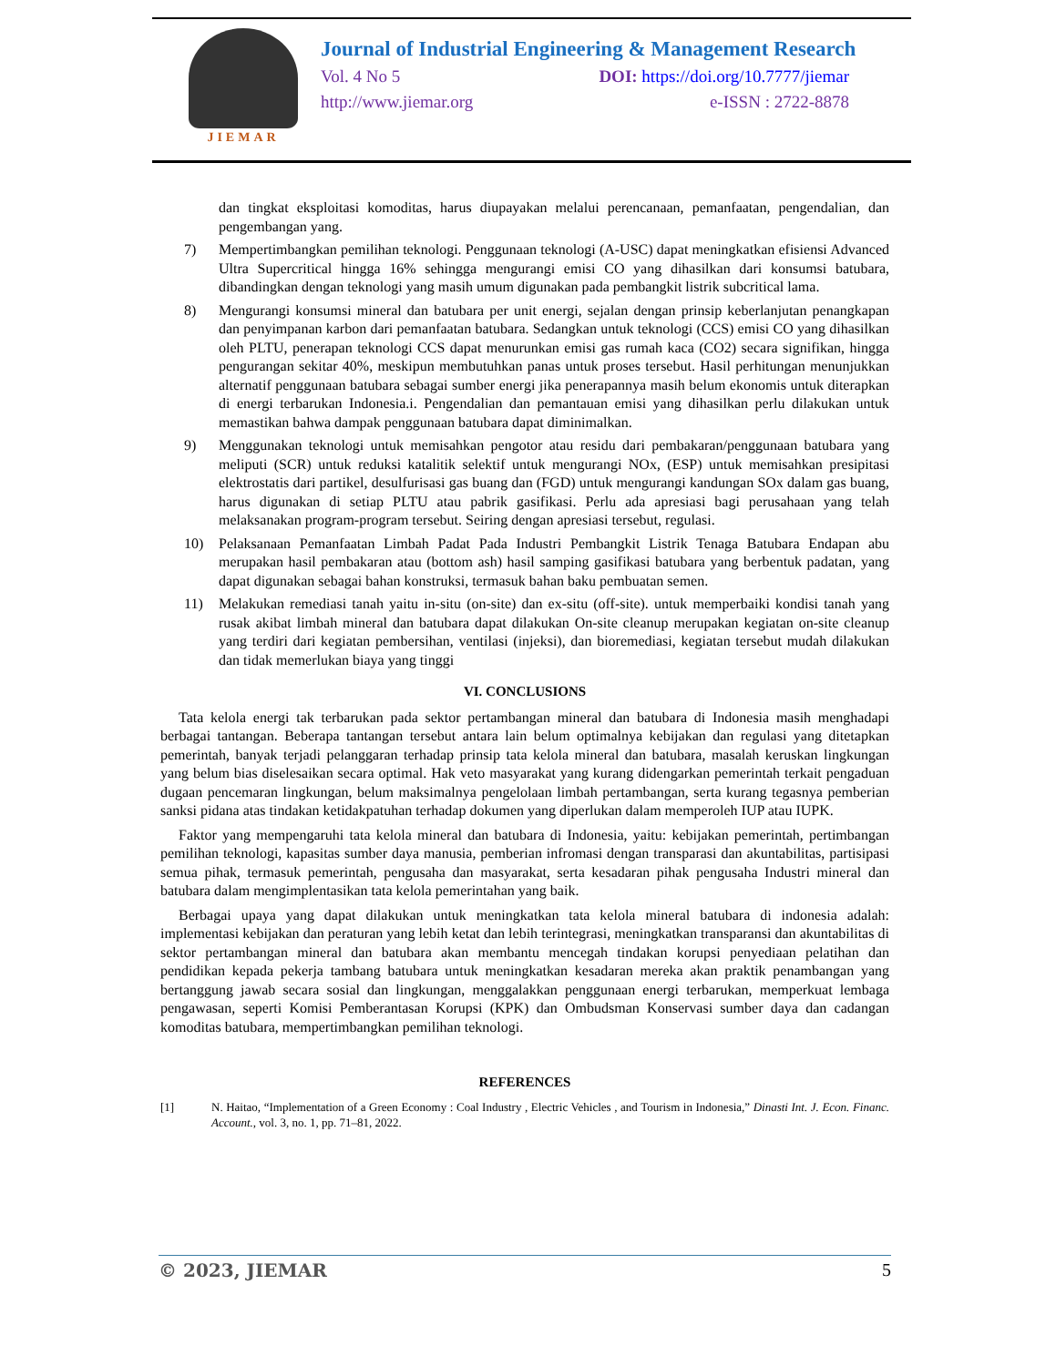JIEMAR
Journal of Industrial Engineering & Management Research
Vol. 4 No 5 DOI: https://doi.org/10.7777/jiemar
http://www.jiemar.org e-ISSN : 2722-8878
dan tingkat eksploitasi komoditas, harus diupayakan melalui perencanaan, pemanfaatan, pengendalian, dan pengembangan yang.
7) Mempertimbangkan pemilihan teknologi. Penggunaan teknologi (A-USC) dapat meningkatkan efisiensi Advanced Ultra Supercritical hingga 16% sehingga mengurangi emisi CO yang dihasilkan dari konsumsi batubara, dibandingkan dengan teknologi yang masih umum digunakan pada pembangkit listrik subcritical lama.
8) Mengurangi konsumsi mineral dan batubara per unit energi, sejalan dengan prinsip keberlanjutan penangkapan dan penyimpanan karbon dari pemanfaatan batubara. Sedangkan untuk teknologi (CCS) emisi CO yang dihasilkan oleh PLTU, penerapan teknologi CCS dapat menurunkan emisi gas rumah kaca (CO2) secara signifikan, hingga pengurangan sekitar 40%, meskipun membutuhkan panas untuk proses tersebut. Hasil perhitungan menunjukkan alternatif penggunaan batubara sebagai sumber energi jika penerapannya masih belum ekonomis untuk diterapkan di energi terbarukan Indonesia.i. Pengendalian dan pemantauan emisi yang dihasilkan perlu dilakukan untuk memastikan bahwa dampak penggunaan batubara dapat diminimalkan.
9) Menggunakan teknologi untuk memisahkan pengotor atau residu dari pembakaran/penggunaan batubara yang meliputi (SCR) untuk reduksi katalitik selektif untuk mengurangi NOx, (ESP) untuk memisahkan presipitasi elektrostatis dari partikel, desulfurisasi gas buang dan (FGD) untuk mengurangi kandungan SOx dalam gas buang, harus digunakan di setiap PLTU atau pabrik gasifikasi. Perlu ada apresiasi bagi perusahaan yang telah melaksanakan program-program tersebut. Seiring dengan apresiasi tersebut, regulasi.
10) Pelaksanaan Pemanfaatan Limbah Padat Pada Industri Pembangkit Listrik Tenaga Batubara Endapan abu merupakan hasil pembakaran atau (bottom ash) hasil samping gasifikasi batubara yang berbentuk padatan, yang dapat digunakan sebagai bahan konstruksi, termasuk bahan baku pembuatan semen.
11) Melakukan remediasi tanah yaitu in-situ (on-site) dan ex-situ (off-site). untuk memperbaiki kondisi tanah yang rusak akibat limbah mineral dan batubara dapat dilakukan On-site cleanup merupakan kegiatan on-site cleanup yang terdiri dari kegiatan pembersihan, ventilasi (injeksi), dan bioremediasi, kegiatan tersebut mudah dilakukan dan tidak memerlukan biaya yang tinggi
VI. CONCLUSIONS
Tata kelola energi tak terbarukan pada sektor pertambangan mineral dan batubara di Indonesia masih menghadapi berbagai tantangan. Beberapa tantangan tersebut antara lain belum optimalnya kebijakan dan regulasi yang ditetapkan pemerintah, banyak terjadi pelanggaran terhadap prinsip tata kelola mineral dan batubara, masalah keruskan lingkungan yang belum bias diselesaikan secara optimal. Hak veto masyarakat yang kurang didengarkan pemerintah terkait pengaduan dugaan pencemaran lingkungan, belum maksimalnya pengelolaan limbah pertambangan, serta kurang tegasnya pemberian sanksi pidana atas tindakan ketidakpatuhan terhadap dokumen yang diperlukan dalam memperoleh IUP atau IUPK.
Faktor yang mempengaruhi tata kelola mineral dan batubara di Indonesia, yaitu: kebijakan pemerintah, pertimbangan pemilihan teknologi, kapasitas sumber daya manusia, pemberian infromasi dengan transparasi dan akuntabilitas, partisipasi semua pihak, termasuk pemerintah, pengusaha dan masyarakat, serta kesadaran pihak pengusaha Industri mineral dan batubara dalam mengimplentasikan tata kelola pemerintahan yang baik.
Berbagai upaya yang dapat dilakukan untuk meningkatkan tata kelola mineral batubara di indonesia adalah: implementasi kebijakan dan peraturan yang lebih ketat dan lebih terintegrasi, meningkatkan transparansi dan akuntabilitas di sektor pertambangan mineral dan batubara akan membantu mencegah tindakan korupsi penyediaan pelatihan dan pendidikan kepada pekerja tambang batubara untuk meningkatkan kesadaran mereka akan praktik penambangan yang bertanggung jawab secara sosial dan lingkungan, menggalakkan penggunaan energi terbarukan, memperkuat lembaga pengawasan, seperti Komisi Pemberantasan Korupsi (KPK) dan Ombudsman Konservasi sumber daya dan cadangan komoditas batubara, mempertimbangkan pemilihan teknologi.
REFERENCES
[1] N. Haitao, “Implementation of a Green Economy : Coal Industry , Electric Vehicles , and Tourism in Indonesia,” Dinasti Int. J. Econ. Financ. Account., vol. 3, no. 1, pp. 71–81, 2022.
© 2023, JIEMAR 5